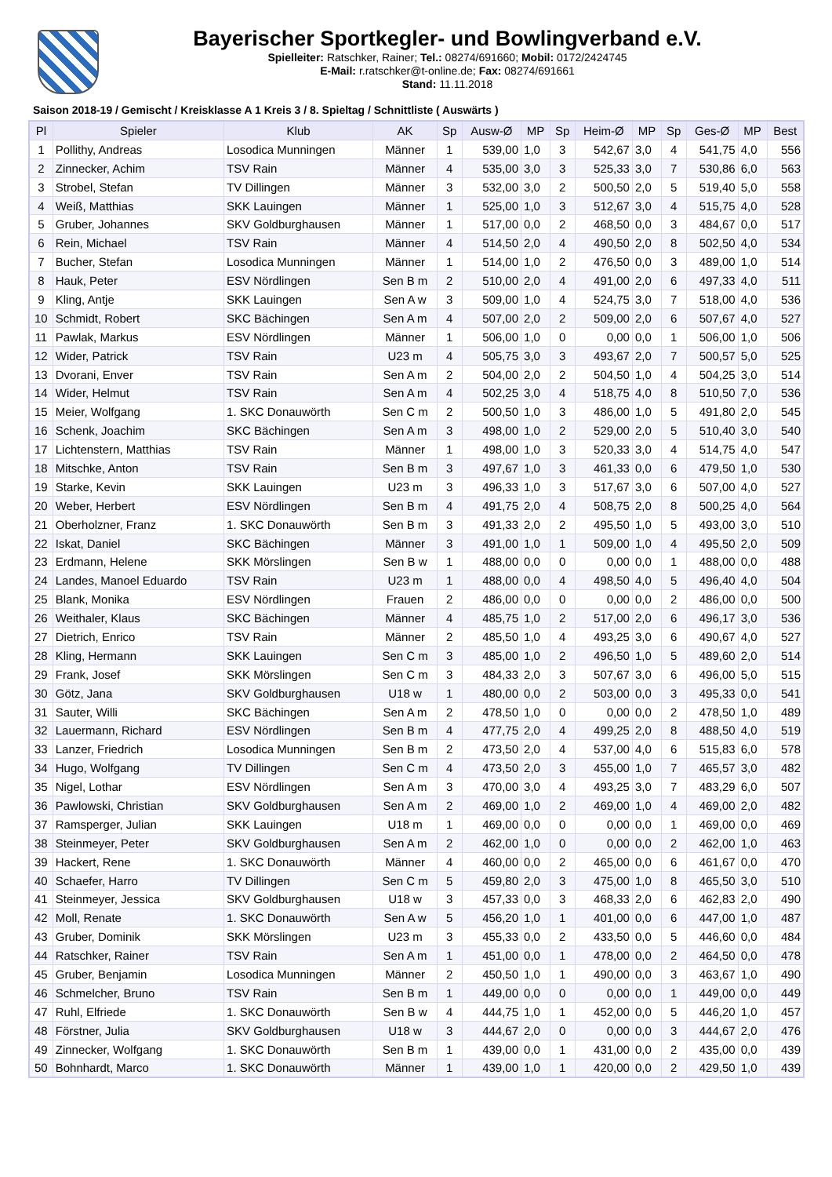Bayerischer Sportkegler- und Bowlingverband e.V.
Spielleiter: Ratschker, Rainer; Tel.: 08274/691660; Mobil: 0172/2424745
E-Mail: r.ratschker@t-online.de; Fax: 08274/691661
Stand: 11.11.2018
Saison 2018-19 / Gemischt / Kreisklasse A 1 Kreis 3 / 8. Spieltag / Schnittliste ( Auswärts )
| Pl | Spieler | Klub | AK | Sp | Ausw-Ø | MP | Sp | Heim-Ø | MP | Sp | Ges-Ø | MP | Best |
| --- | --- | --- | --- | --- | --- | --- | --- | --- | --- | --- | --- | --- | --- |
| 1 | Pollithy, Andreas | Losodica Munningen | Männer | 1 | 539,00 | 1,0 | 3 | 542,67 | 3,0 | 4 | 541,75 | 4,0 | 556 |
| 2 | Zinnecker, Achim | TSV Rain | Männer | 4 | 535,00 | 3,0 | 3 | 525,33 | 3,0 | 7 | 530,86 | 6,0 | 563 |
| 3 | Strobel, Stefan | TV Dillingen | Männer | 3 | 532,00 | 3,0 | 2 | 500,50 | 2,0 | 5 | 519,40 | 5,0 | 558 |
| 4 | Weiß, Matthias | SKK Lauingen | Männer | 1 | 525,00 | 1,0 | 3 | 512,67 | 3,0 | 4 | 515,75 | 4,0 | 528 |
| 5 | Gruber, Johannes | SKV Goldburghausen | Männer | 1 | 517,00 | 0,0 | 2 | 468,50 | 0,0 | 3 | 484,67 | 0,0 | 517 |
| 6 | Rein, Michael | TSV Rain | Männer | 4 | 514,50 | 2,0 | 4 | 490,50 | 2,0 | 8 | 502,50 | 4,0 | 534 |
| 7 | Bucher, Stefan | Losodica Munningen | Männer | 1 | 514,00 | 1,0 | 2 | 476,50 | 0,0 | 3 | 489,00 | 1,0 | 514 |
| 8 | Hauk, Peter | ESV Nördlingen | Sen B m | 2 | 510,00 | 2,0 | 4 | 491,00 | 2,0 | 6 | 497,33 | 4,0 | 511 |
| 9 | Kling, Antje | SKK Lauingen | Sen A w | 3 | 509,00 | 1,0 | 4 | 524,75 | 3,0 | 7 | 518,00 | 4,0 | 536 |
| 10 | Schmidt, Robert | SKC Bächingen | Sen A m | 4 | 507,00 | 2,0 | 2 | 509,00 | 2,0 | 6 | 507,67 | 4,0 | 527 |
| 11 | Pawlak, Markus | ESV Nördlingen | Männer | 1 | 506,00 | 1,0 | 0 | 0,00 | 0,0 | 1 | 506,00 | 1,0 | 506 |
| 12 | Wider, Patrick | TSV Rain | U23 m | 4 | 505,75 | 3,0 | 3 | 493,67 | 2,0 | 7 | 500,57 | 5,0 | 525 |
| 13 | Dvorani, Enver | TSV Rain | Sen A m | 2 | 504,00 | 2,0 | 2 | 504,50 | 1,0 | 4 | 504,25 | 3,0 | 514 |
| 14 | Wider, Helmut | TSV Rain | Sen A m | 4 | 502,25 | 3,0 | 4 | 518,75 | 4,0 | 8 | 510,50 | 7,0 | 536 |
| 15 | Meier, Wolfgang | 1. SKC Donauwörth | Sen C m | 2 | 500,50 | 1,0 | 3 | 486,00 | 1,0 | 5 | 491,80 | 2,0 | 545 |
| 16 | Schenk, Joachim | SKC Bächingen | Sen A m | 3 | 498,00 | 1,0 | 2 | 529,00 | 2,0 | 5 | 510,40 | 3,0 | 540 |
| 17 | Lichtenstern, Matthias | TSV Rain | Männer | 1 | 498,00 | 1,0 | 3 | 520,33 | 3,0 | 4 | 514,75 | 4,0 | 547 |
| 18 | Mitschke, Anton | TSV Rain | Sen B m | 3 | 497,67 | 1,0 | 3 | 461,33 | 0,0 | 6 | 479,50 | 1,0 | 530 |
| 19 | Starke, Kevin | SKK Lauingen | U23 m | 3 | 496,33 | 1,0 | 3 | 517,67 | 3,0 | 6 | 507,00 | 4,0 | 527 |
| 20 | Weber, Herbert | ESV Nördlingen | Sen B m | 4 | 491,75 | 2,0 | 4 | 508,75 | 2,0 | 8 | 500,25 | 4,0 | 564 |
| 21 | Oberholzner, Franz | 1. SKC Donauwörth | Sen B m | 3 | 491,33 | 2,0 | 2 | 495,50 | 1,0 | 5 | 493,00 | 3,0 | 510 |
| 22 | Iskat, Daniel | SKC Bächingen | Männer | 3 | 491,00 | 1,0 | 1 | 509,00 | 1,0 | 4 | 495,50 | 2,0 | 509 |
| 23 | Erdmann, Helene | SKK Mörslingen | Sen B w | 1 | 488,00 | 0,0 | 0 | 0,00 | 0,0 | 1 | 488,00 | 0,0 | 488 |
| 24 | Landes, Manoel Eduardo | TSV Rain | U23 m | 1 | 488,00 | 0,0 | 4 | 498,50 | 4,0 | 5 | 496,40 | 4,0 | 504 |
| 25 | Blank, Monika | ESV Nördlingen | Frauen | 2 | 486,00 | 0,0 | 0 | 0,00 | 0,0 | 2 | 486,00 | 0,0 | 500 |
| 26 | Weithaler, Klaus | SKC Bächingen | Männer | 4 | 485,75 | 1,0 | 2 | 517,00 | 2,0 | 6 | 496,17 | 3,0 | 536 |
| 27 | Dietrich, Enrico | TSV Rain | Männer | 2 | 485,50 | 1,0 | 4 | 493,25 | 3,0 | 6 | 490,67 | 4,0 | 527 |
| 28 | Kling, Hermann | SKK Lauingen | Sen C m | 3 | 485,00 | 1,0 | 2 | 496,50 | 1,0 | 5 | 489,60 | 2,0 | 514 |
| 29 | Frank, Josef | SKK Mörslingen | Sen C m | 3 | 484,33 | 2,0 | 3 | 507,67 | 3,0 | 6 | 496,00 | 5,0 | 515 |
| 30 | Götz, Jana | SKV Goldburghausen | U18 w | 1 | 480,00 | 0,0 | 2 | 503,00 | 0,0 | 3 | 495,33 | 0,0 | 541 |
| 31 | Sauter, Willi | SKC Bächingen | Sen A m | 2 | 478,50 | 1,0 | 0 | 0,00 | 0,0 | 2 | 478,50 | 1,0 | 489 |
| 32 | Lauermann, Richard | ESV Nördlingen | Sen B m | 4 | 477,75 | 2,0 | 4 | 499,25 | 2,0 | 8 | 488,50 | 4,0 | 519 |
| 33 | Lanzer, Friedrich | Losodica Munningen | Sen B m | 2 | 473,50 | 2,0 | 4 | 537,00 | 4,0 | 6 | 515,83 | 6,0 | 578 |
| 34 | Hugo, Wolfgang | TV Dillingen | Sen C m | 4 | 473,50 | 2,0 | 3 | 455,00 | 1,0 | 7 | 465,57 | 3,0 | 482 |
| 35 | Nigel, Lothar | ESV Nördlingen | Sen A m | 3 | 470,00 | 3,0 | 4 | 493,25 | 3,0 | 7 | 483,29 | 6,0 | 507 |
| 36 | Pawlowski, Christian | SKV Goldburghausen | Sen A m | 2 | 469,00 | 1,0 | 2 | 469,00 | 1,0 | 4 | 469,00 | 2,0 | 482 |
| 37 | Ramsperger, Julian | SKK Lauingen | U18 m | 1 | 469,00 | 0,0 | 0 | 0,00 | 0,0 | 1 | 469,00 | 0,0 | 469 |
| 38 | Steinmeyer, Peter | SKV Goldburghausen | Sen A m | 2 | 462,00 | 1,0 | 0 | 0,00 | 0,0 | 2 | 462,00 | 1,0 | 463 |
| 39 | Hackert, Rene | 1. SKC Donauwörth | Männer | 4 | 460,00 | 0,0 | 2 | 465,00 | 0,0 | 6 | 461,67 | 0,0 | 470 |
| 40 | Schaefer, Harro | TV Dillingen | Sen C m | 5 | 459,80 | 2,0 | 3 | 475,00 | 1,0 | 8 | 465,50 | 3,0 | 510 |
| 41 | Steinmeyer, Jessica | SKV Goldburghausen | U18 w | 3 | 457,33 | 0,0 | 3 | 468,33 | 2,0 | 6 | 462,83 | 2,0 | 490 |
| 42 | Moll, Renate | 1. SKC Donauwörth | Sen A w | 5 | 456,20 | 1,0 | 1 | 401,00 | 0,0 | 6 | 447,00 | 1,0 | 487 |
| 43 | Gruber, Dominik | SKK Mörslingen | U23 m | 3 | 455,33 | 0,0 | 2 | 433,50 | 0,0 | 5 | 446,60 | 0,0 | 484 |
| 44 | Ratschker, Rainer | TSV Rain | Sen A m | 1 | 451,00 | 0,0 | 1 | 478,00 | 0,0 | 2 | 464,50 | 0,0 | 478 |
| 45 | Gruber, Benjamin | Losodica Munningen | Männer | 2 | 450,50 | 1,0 | 1 | 490,00 | 0,0 | 3 | 463,67 | 1,0 | 490 |
| 46 | Schmelcher, Bruno | TSV Rain | Sen B m | 1 | 449,00 | 0,0 | 0 | 0,00 | 0,0 | 1 | 449,00 | 0,0 | 449 |
| 47 | Ruhl, Elfriede | 1. SKC Donauwörth | Sen B w | 4 | 444,75 | 1,0 | 1 | 452,00 | 0,0 | 5 | 446,20 | 1,0 | 457 |
| 48 | Förstner, Julia | SKV Goldburghausen | U18 w | 3 | 444,67 | 2,0 | 0 | 0,00 | 0,0 | 3 | 444,67 | 2,0 | 476 |
| 49 | Zinnecker, Wolfgang | 1. SKC Donauwörth | Sen B m | 1 | 439,00 | 0,0 | 1 | 431,00 | 0,0 | 2 | 435,00 | 0,0 | 439 |
| 50 | Bohnhardt, Marco | 1. SKC Donauwörth | Männer | 1 | 439,00 | 1,0 | 1 | 420,00 | 0,0 | 2 | 429,50 | 1,0 | 439 |